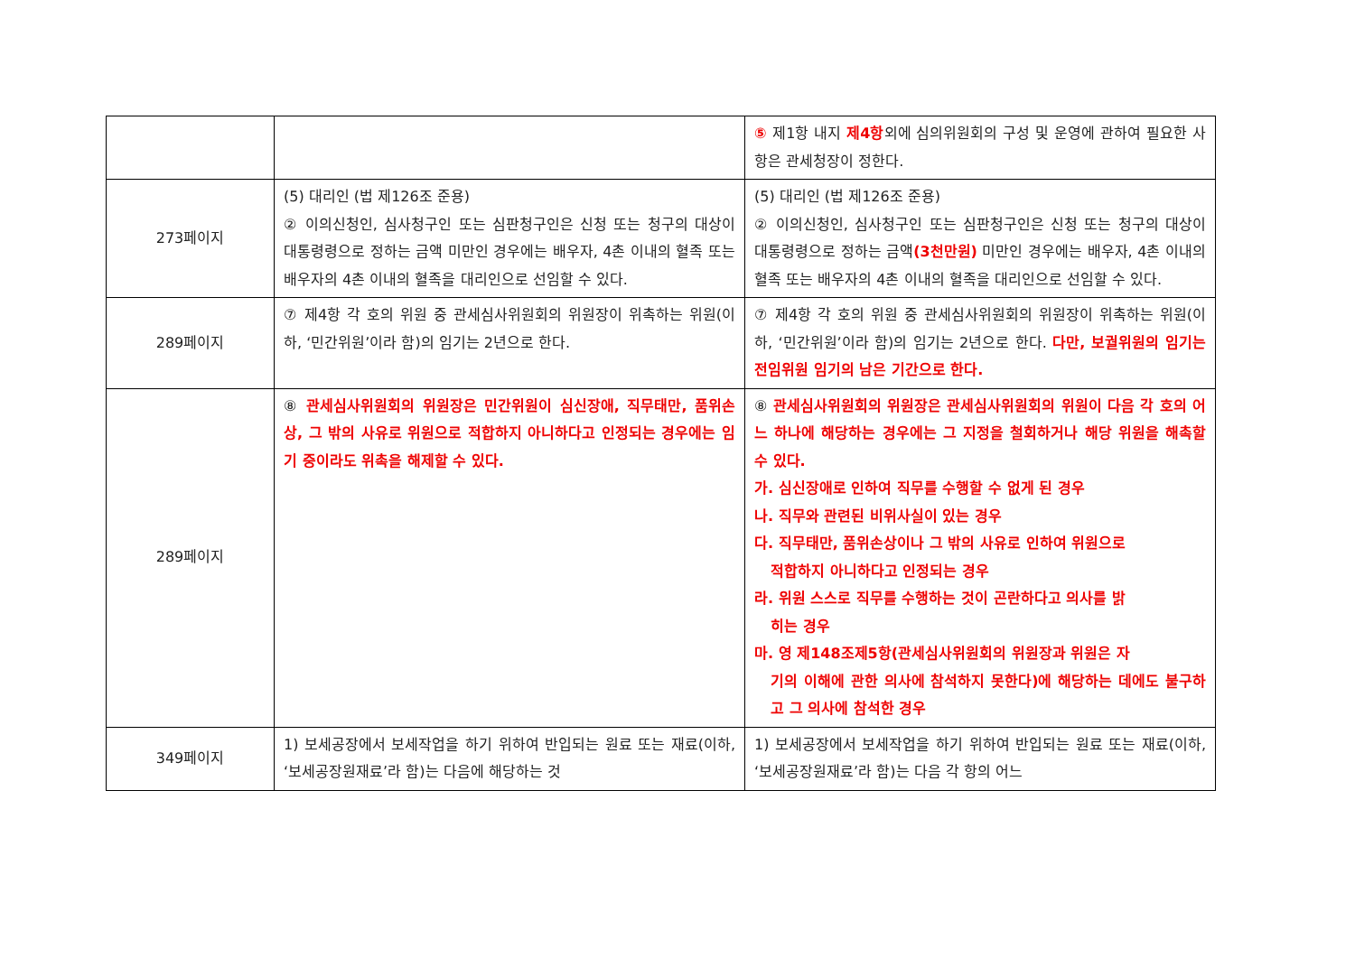| | | ⑤ 제1항 내지 제4항 외에 심의위원회의 구성 및 운영에 관하여 필요한 사항은 관세청장이 정한다. |
| 273페이지 | (5) 대리인 (법 제126조 준용) ② 이의신청인, 심사청구인 또는 심판청구인은 신청 또는 청구의 대상이 대통령령으로 정하는 금액 미만인 경우에는 배우자, 4촌 이내의 혈족 또는 배우자의 4촌 이내의 혈족을 대리인으로 선임할 수 있다. | (5) 대리인 (법 제126조 준용) ② 이의신청인, 심사청구인 또는 심판청구인은 신청 또는 청구의 대상이 대통령령으로 정하는 금액 (3천만원) 미만인 경우에는 배우자, 4촌 이내의 혈족 또는 배우자의 4촌 이내의 혈족을 대리인으로 선임할 수 있다. |
| 289페이지 | ⑦ 제4항 각 호의 위원 중 관세심사위원회의 위원장이 위촉하는 위원(이하, ‘민간위원’이라 함)의 임기는 2년으로 한다. | ⑦ 제4항 각 호의 위원 중 관세심사위원회의 위원장이 위촉하는 위원(이하, ‘민간위원’이라 함)의 임기는 2년으로 한다. 다만, 보궐위원의 임기는 전임위원 임기의 남은 기간으로 한다. |
| 289페이지 | ⑧ 관세심사위원회의 위원장은 민간위원이 심신장애, 직무태만, 품위손상, 그 밖의 사유로 위원으로 적합하지 아니하다고 인정되는 경우에는 임기 중이라도 위촉을 해제할 수 있다. | ⑧ 관세심사위원회의 위원장은 관세심사위원회의 위원이 다음 각 호의 어느 하나에 해당하는 경우에는 그 지정을 철회하거나 해당 위원을 해촉할 수 있다. 가. 심신장애로 인하여 직무를 수행할 수 없게 된 경우 나. 직무와 관련된 비위사실이 있는 경우 다. 직무태만, 품위손상이나 그 밖의 사유로 인하여 위원으로 적합하지 아니하다고 인정되는 경우 라. 위원 스스로 직무를 수행하는 것이 곤란하다고 의사를 밝 히는 경우 마. 영 제148조제5항(관세심사위원회의 위원장과 위원은 자 기의 이해에 관한 의사에 참석하지 못한다)에 해당하는 데에도 불구하고 그 의사에 참석한 경우 |
| 349페이지 | 1) 보세공장에서 보세작업을 하기 위하여 반입되는 원료 또는 재료(이하, ‘보세공장원재료’라 함)는 다음에 해당하는 것 | 1) 보세공장에서 보세작업을 하기 위하여 반입되는 원료 또는 재료(이하, ‘보세공장원재료’라 함)는 다음 각 항의 어느 |